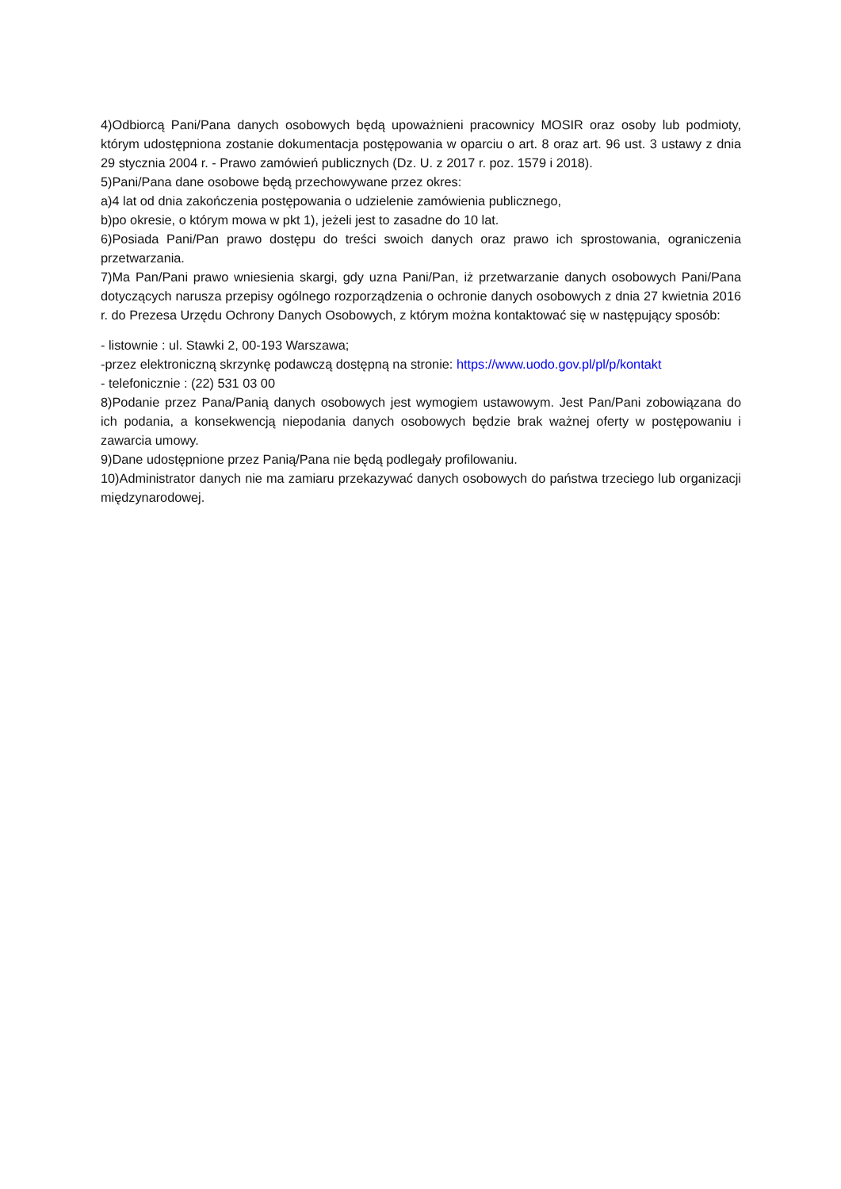4)Odbiorcą Pani/Pana danych osobowych będą upoważnieni pracownicy MOSIR oraz osoby lub podmioty, którym udostępniona zostanie dokumentacja postępowania w oparciu o art. 8 oraz art. 96 ust. 3 ustawy z dnia 29 stycznia 2004 r. - Prawo zamówień publicznych (Dz. U. z 2017 r. poz. 1579 i 2018).
5)Pani/Pana dane osobowe będą przechowywane przez okres:
a)4 lat od dnia zakończenia postępowania o udzielenie zamówienia publicznego,
b)po okresie, o którym mowa w pkt 1), jeżeli jest to zasadne do 10 lat.
6)Posiada Pani/Pan prawo dostępu do treści swoich danych oraz prawo ich sprostowania, ograniczenia przetwarzania.
7)Ma Pan/Pani prawo wniesienia skargi, gdy uzna Pani/Pan, iż przetwarzanie danych osobowych Pani/Pana dotyczących narusza przepisy ogólnego rozporządzenia o ochronie danych osobowych z dnia 27 kwietnia 2016 r. do Prezesa Urzędu Ochrony Danych Osobowych, z którym można kontaktować się w następujący sposób:
- listownie : ul. Stawki 2, 00-193 Warszawa;
-przez elektroniczną skrzynkę podawczą dostępną na stronie: https://www.uodo.gov.pl/pl/p/kontakt
- telefonicznie : (22) 531 03 00
8)Podanie przez Pana/Panią danych osobowych jest wymogiem ustawowym. Jest Pan/Pani zobowiązana do ich podania, a konsekwencją niepodania danych osobowych będzie brak ważnej oferty w postępowaniu i zawarcia umowy.
9)Dane udostępnione przez Panią/Pana nie będą podlegały profilowaniu.
10)Administrator danych nie ma zamiaru przekazywać danych osobowych do państwa trzeciego lub organizacji międzynarodowej.